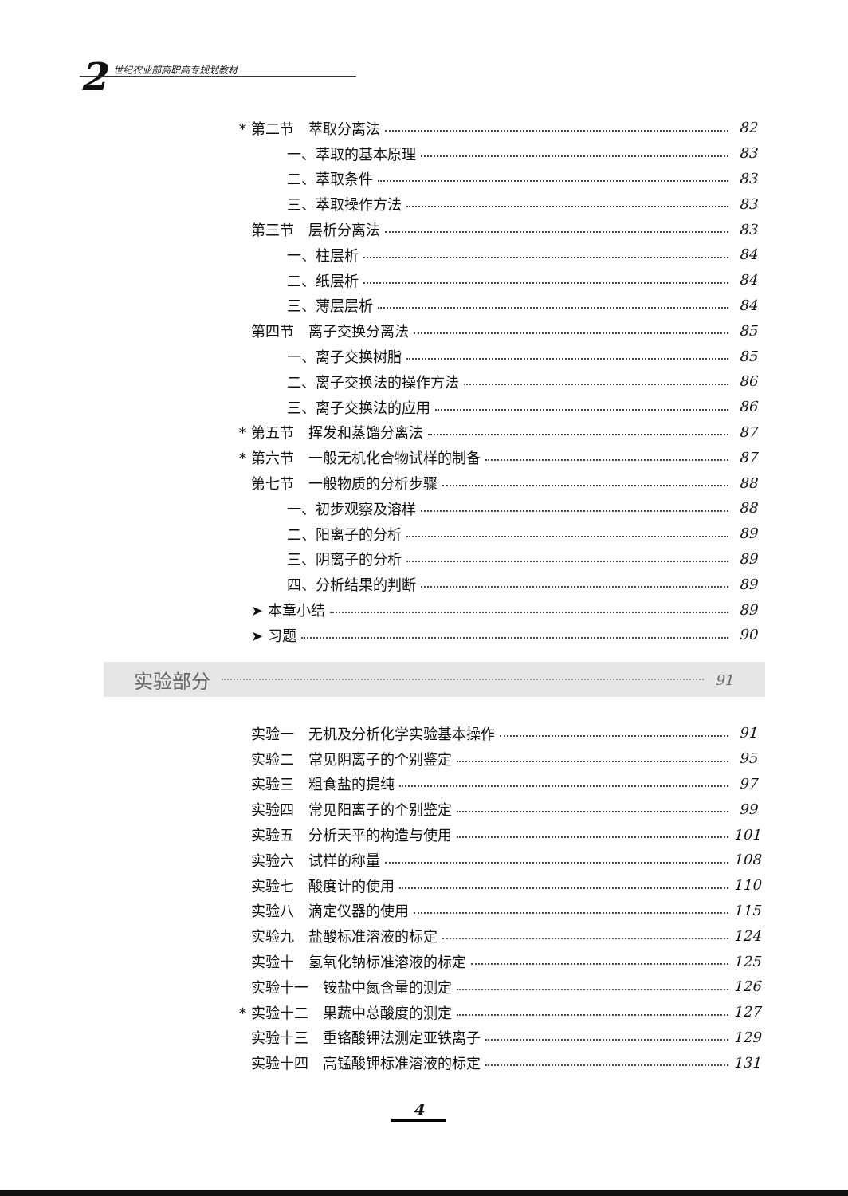2 世纪农业部高职高专规划教材
* 第二节　萃取分离法 82
一、萃取的基本原理 83
二、萃取条件 83
三、萃取操作方法 83
第三节　层析分离法 83
一、柱层析 84
二、纸层析 84
三、薄层层析 84
第四节　离子交换分离法 85
一、离子交换树脂 85
二、离子交换法的操作方法 86
三、离子交换法的应用 86
* 第五节　挥发和蒸馏分离法 87
* 第六节　一般无机化合物试样的制备 87
第七节　一般物质的分析步骤 88
一、初步观察及溶样 88
二、阳离子的分析 89
三、阴离子的分析 89
四、分析结果的判断 89
➤ 本章小结 89
➤ 习题 90
实验部分 91
实验一　无机及分析化学实验基本操作 91
实验二　常见阴离子的个别鉴定 95
实验三　粗食盐的提纯 97
实验四　常见阳离子的个别鉴定 99
实验五　分析天平的构造与使用 101
实验六　试样的称量 108
实验七　酸度计的使用 110
实验八　滴定仪器的使用 115
实验九　盐酸标准溶液的标定 124
实验十　氢氧化钠标准溶液的标定 125
实验十一　铵盐中氮含量的测定 126
* 实验十二　果蔬中总酸度的测定 127
实验十三　重铬酸钾法测定亚铁离子 129
实验十四　高锰酸钾标准溶液的标定 131
4